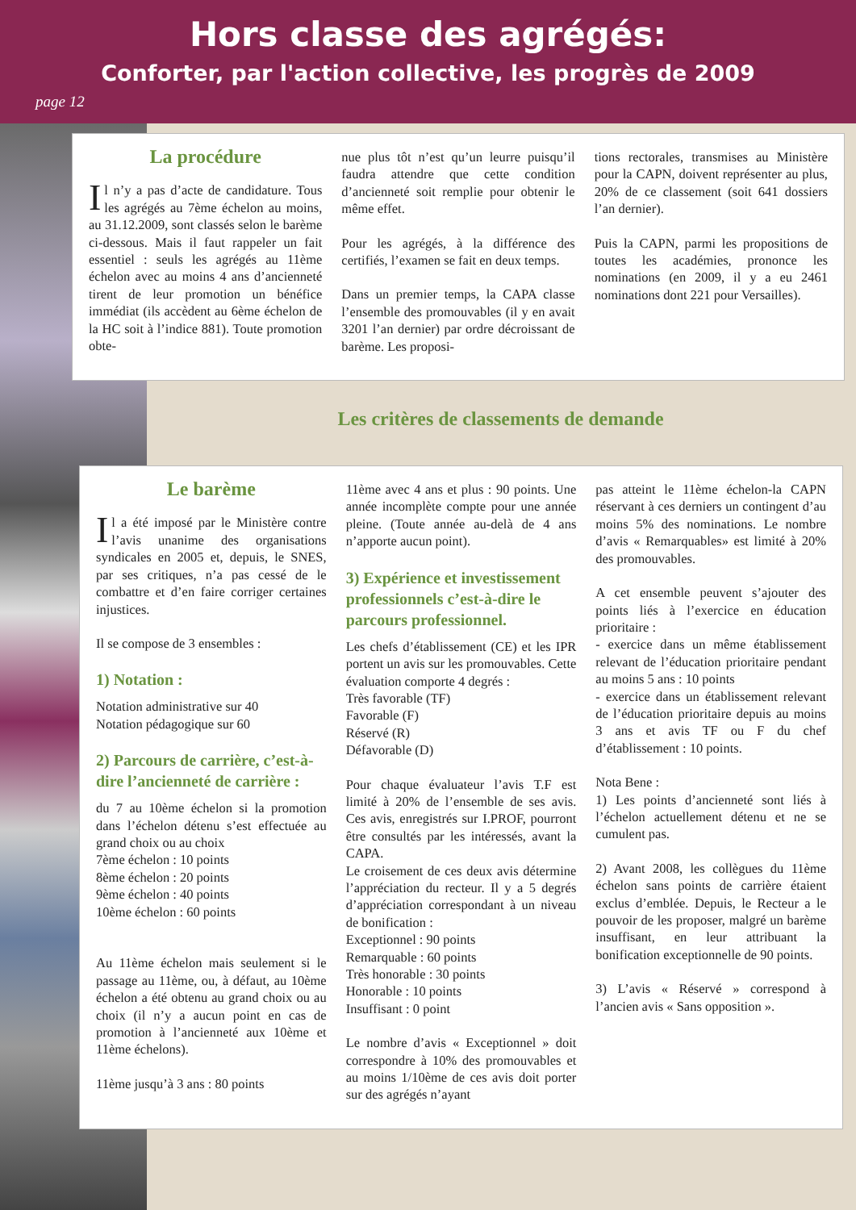Hors classe des agrégés:
Conforter, par l'action collective, les progrès de 2009
page 12
La procédure
Il n’y a pas d’acte de candidature. Tous les agrégés au 7ème échelon au moins, au 31.12.2009, sont classés selon le barème ci-dessous. Mais il faut rappeler un fait essentiel : seuls les agrégés au 11ème échelon avec au moins 4 ans d’ancienneté tirent de leur promotion un bénéfice immédiat (ils accèdent au 6ème échelon de la HC soit à l’indice 881). Toute promotion obte-
nue plus tôt n’est qu’un leurre puisqu’il faudra attendre que cette condition d’ancienneté soit remplie pour obtenir le même effet.
Pour les agrégés, à la différence des certifiés, l’examen se fait en deux temps.
Dans un premier temps, la CAPA classe l’ensemble des promouvables (il y en avait 3201 l’an dernier) par ordre décroissant de barème. Les proposi-
tions rectorales, transmises au Ministère pour la CAPN, doivent représenter au plus, 20% de ce classement (soit 641 dossiers l’an dernier).
Puis la CAPN, parmi les propositions de toutes les académies, prononce les nominations (en 2009, il y a eu 2461 nominations dont 221 pour Versailles).
Les critères de classements de demande
Le barème
Il a été imposé par le Ministère contre l’avis unanime des organisations syndicales en 2005 et, depuis, le SNES, par ses critiques, n’a pas cessé de le combattre et d’en faire corriger certaines injustices.
Il se compose de 3 ensembles :
1) Notation :
Notation administrative sur 40
Notation pédagogique sur 60
2) Parcours de carrière, c’est-à-dire l’ancienneté de carrière :
du 7 au 10ème échelon si la promotion dans l’échelon détenu s’est effectuée au grand choix ou au choix
7ème échelon : 10 points
8ème échelon : 20 points
9ème échelon : 40 points
10ème échelon : 60 points
Au 11ème échelon mais seulement si le passage au 11ème, ou, à défaut, au 10ème échelon a été obtenu au grand choix ou au choix (il n’y a aucun point en cas de promotion à l’ancienneté aux 10ème et 11ème échelons).
11ème jusqu’à 3 ans : 80 points
11ème avec 4 ans et plus : 90 points. Une année incomplète compte pour une année pleine. (Toute année au-delà de 4 ans n’apporte aucun point).
3) Expérience et investissement professionnels c’est-à-dire le parcours professionnel.
Les chefs d’établissement (CE) et les IPR portent un avis sur les promouvables. Cette évaluation comporte 4 degrés :
Très favorable (TF)
Favorable (F)
Réservé (R)
Défavorable (D)
Pour chaque évaluateur l’avis T.F est limité à 20% de l’ensemble de ses avis. Ces avis, enregistrés sur I.PROF, pourront être consultés par les intéressés, avant la CAPA.
Le croisement de ces deux avis détermine l’appréciation du recteur. Il y a 5 degrés d’appréciation correspondant à un niveau de bonification :
Exceptionnel : 90 points
Remarquable : 60 points
Très honorable : 30 points
Honorable : 10 points
Insuffisant : 0 point
Le nombre d’avis « Exceptionnel » doit correspondre à 10% des promouvables et au moins 1/10ème de ces avis doit porter sur des agrégés n’ayant
pas atteint le 11ème échelon-la CAPN réservant à ces derniers un contingent d’au moins 5% des nominations. Le nombre d’avis « Remarquables» est limité à 20% des promouvables.
A cet ensemble peuvent s’ajouter des points liés à l’exercice en éducation prioritaire :
- exercice dans un même établissement relevant de l’éducation prioritaire pendant au moins 5 ans : 10 points
- exercice dans un établissement relevant de l’éducation prioritaire depuis au moins 3 ans et avis TF ou F du chef d’établissement : 10 points.
Nota Bene :
1) Les points d’ancienneté sont liés à l’échelon actuellement détenu et ne se cumulent pas.
2) Avant 2008, les collègues du 11ème échelon sans points de carrière étaient exclus d’emblée. Depuis, le Recteur a le pouvoir de les proposer, malgré un barème insuffisant, en leur attribuant la bonification exceptionnelle de 90 points.
3) L’avis « Réservé » correspond à l’ancien avis « Sans opposition ».